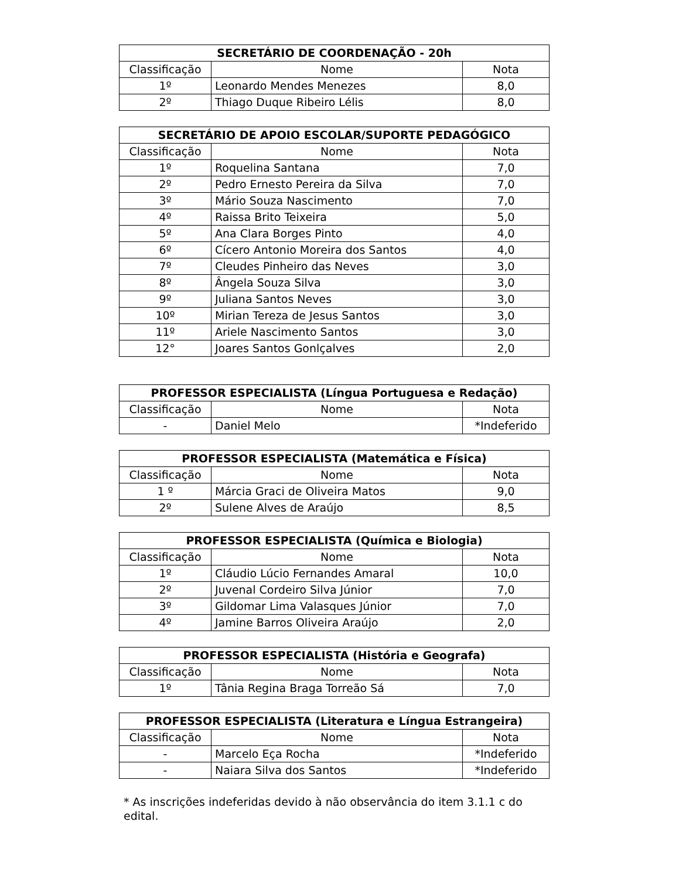| SECRETÁRIO DE COORDENAÇÃO - 20h | | |
| --- | --- | --- |
| Classificação | Nome | Nota |
| 1º | Leonardo Mendes Menezes | 8,0 |
| 2º | Thiago Duque Ribeiro Lélis | 8,0 |
| SECRETÁRIO DE APOIO ESCOLAR/SUPORTE PEDAGÓGICO | | |
| --- | --- | --- |
| Classificação | Nome | Nota |
| 1º | Roquelina Santana | 7,0 |
| 2º | Pedro Ernesto Pereira da Silva | 7,0 |
| 3º | Mário Souza Nascimento | 7,0 |
| 4º | Raissa Brito Teixeira | 5,0 |
| 5º | Ana Clara Borges Pinto | 4,0 |
| 6º | Cícero Antonio Moreira dos Santos | 4,0 |
| 7º | Cleudes Pinheiro das Neves | 3,0 |
| 8º | Ângela Souza Silva | 3,0 |
| 9º | Juliana Santos Neves | 3,0 |
| 10º | Mirian Tereza de Jesus Santos | 3,0 |
| 11º | Ariele Nascimento Santos | 3,0 |
| 12° | Joares Santos Gonlçalves | 2,0 |
| PROFESSOR ESPECIALISTA (Língua Portuguesa e Redação) | | |
| --- | --- | --- |
| Classificação | Nome | Nota |
| - | Daniel Melo | *Indeferido |
| PROFESSOR ESPECIALISTA (Matemática e Física) | | |
| --- | --- | --- |
| Classificação | Nome | Nota |
| 1 º | Márcia Graci de Oliveira Matos | 9,0 |
| 2º | Sulene Alves de Araújo | 8,5 |
| PROFESSOR ESPECIALISTA (Química e Biologia) | | |
| --- | --- | --- |
| Classificação | Nome | Nota |
| 1º | Cláudio Lúcio Fernandes Amaral | 10,0 |
| 2º | Juvenal Cordeiro Silva Júnior | 7,0 |
| 3º | Gildomar Lima Valasques Júnior | 7,0 |
| 4º | Jamine Barros Oliveira Araújo | 2,0 |
| PROFESSOR ESPECIALISTA (História e Geografa) | | |
| --- | --- | --- |
| Classificação | Nome | Nota |
| 1º | Tânia Regina Braga Torreão Sá | 7,0 |
| PROFESSOR ESPECIALISTA (Literatura e Língua Estrangeira) | | |
| --- | --- | --- |
| Classificação | Nome | Nota |
| - | Marcelo Eça Rocha | *Indeferido |
| - | Naiara Silva dos Santos | *Indeferido |
* As inscrições indeferidas devido à não observância do item 3.1.1 c do edital.